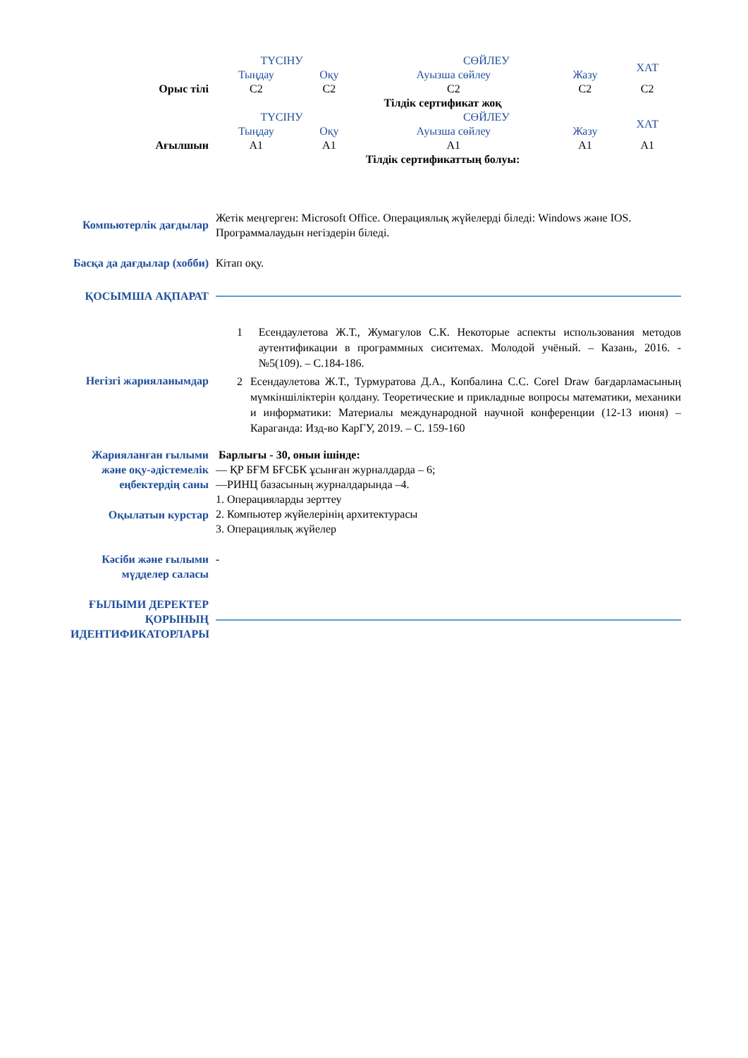| | ТҮСІНУ | | СӨЙЛЕУ | | ХАТ |
| | Тыңдау | Оқу | Ауызша сөйлеу | Жазу | |
| Орыс тілі | C2 | C2 | C2 | C2 | C2 |
| | Тілдік сертификат жоқ | | | | |
| | ТҮСІНУ | | СӨЙЛЕУ | | ХАТ |
| | Тыңдау | Оқу | Ауызша сөйлеу | Жазу | |
| Ағылшын | A1 | A1 | A1 | A1 | A1 |
| | Тілдік сертификаттың болуы: | | | | |
Компьютерлік дағдылар
Жетік меңгерген: Microsoft Office. Операциялық жүйелерді біледі: Windows және IOS. Программалаудын негіздерін біледі.
Басқа да дағдылар (хобби)
Кітап оқу.
ҚОСЫМША АҚПАРАТ
Негізгі жарияланымдар
1 Есендаулетова Ж.Т., Жумагулов С.К. Некоторые аспекты использования методов аутентификации в программных сиситемах. Молодой учёный. – Казань, 2016. - №5(109). – С.184-186.
2 Есендаулетова Ж.Т., Турмуратова Д.А., Копбалина С.С. Corel Draw бағдарламасының мүмкіншіліктерін қолдану. Теоретические и прикладные вопросы математики, механики и информатики: Материалы международной научной конференции (12-13 июня) – Караганда: Изд-во КарГУ, 2019. – С. 159-160
Жарияланған ғылыми және оқу-әдістемелік еңбектердің саны
Барлығы - 30, онын ішінде:
— ҚР БҒМ БҒСБК ұсынған журналдарда – 6;
—РИНЦ базасының журналдарында –4.
Оқылатын курстар
1. Операцияларды зерттеу
2. Компьютер жүйелерінің архитектурасы
3. Операциялық жүйелер
Кәсіби және ғылыми мүдделер саласы
-
ҒЫЛЫМИ ДЕРЕКТЕР ҚОРЫНЫҢ ИДЕНТИФИКАТОРЛАРЫ